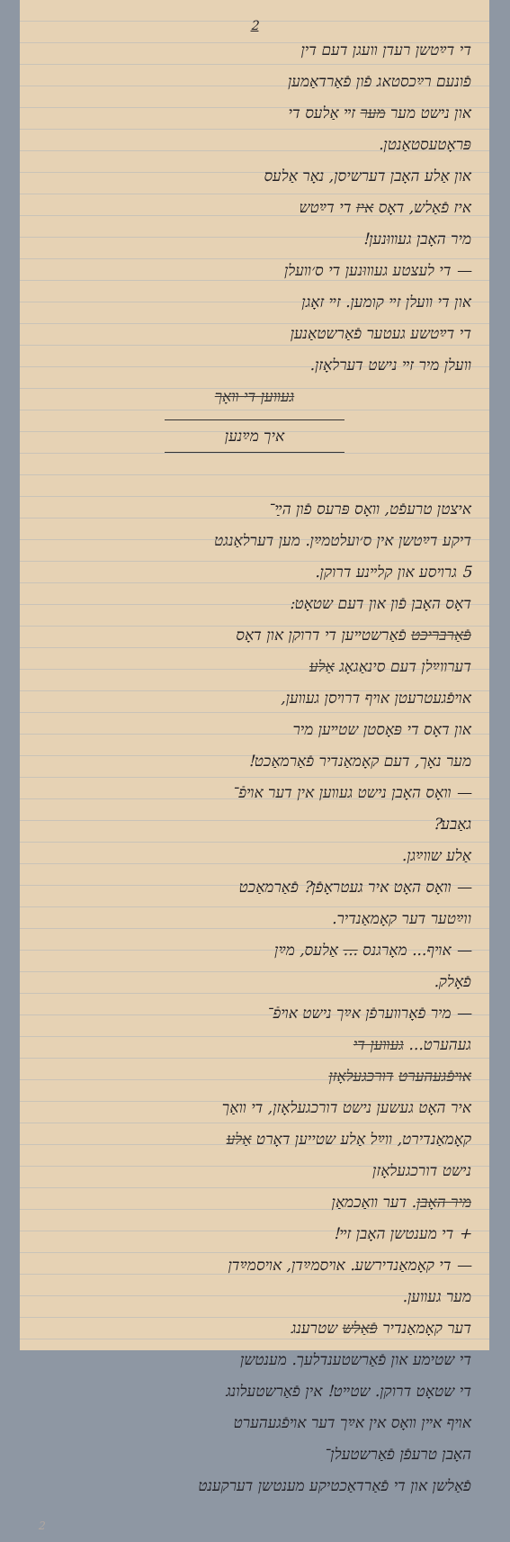2
די דײַטשן רעדן װעגן דעם דין
פֿונעם רײַכסטאג פֿון פֿאַרדאַמען
און נישט מער מער זײ אַלעס די
פּראָטעסטאַנטן.
און אַלע האָבן דערשיסן, נאָר אַלעס
איז פֿאַלש, דאָס איז די דײַטש
מיר האָבן געװוּנען!
— די לעצטע געװוּנען די ס׳װעלן
און די װעלן זײ קומען. זײ זאָגן
די דײַטשע געטער פֿאַרשטאַנען
װעלן מיר זײ נישט דערלאָזן.
געװען די װאָך
איך מײַנען
איצטן טרעפֿט, װאָס פּרעס פֿון הײַ־
דיקע דײַטשן אין ס׳ועלטמײַן. מען דערלאַנגט
5 גרױסע און קלײנע דרוקן.
דאָס האָבן פֿון און דעם שטאָט:
פֿאַרבריכט פֿאַרשטײען די דרוקן און דאָס
דערװײַלן דעם סינאַגאָג אַלע
אױפֿגעטרעטן אױף דרױסן געװען,
און דאָס די פּאָסטן שטײען מיר
מער נאָך, דעם קאָמאַנדיר פֿאַרמאַכט!
— װאָס האָבן נישט געװען אין דער אױפֿ־
גאַבע?
אַלע שװײַגן.
— װאָס האָט איר געטראָפֿן? פֿאַרמאַכט
ווײַטער דער קאָמאַנדיר.
— אױף... מאָרגנס ... אַלעס, מײַן
פֿאָלק.
— מיר פֿאָרװערפֿן אײַך נישט אױפֿ־
געהערט... געװען די
אױפֿגעהערט דורכגעלאָזן
איר האָט געשען נישט דורכגעלאָזן, די װאַך
קאָמאַנדירט, װײַל אַלע שטייען דאָרט אַלע
נישט דורכגעלאָזן
מיר האָבן. דער װאַכמאַן
+ די מענטשן האָבן זײ!
— די קאָמאַנדירשע. אױסמײַדן, אױסמײַדן
מער געװען.
דער קאָמאַנדיר פֿאַלש שטרענג
די שטימע און פֿאַרשטענדלעך. מענטשן
די שטאָט דרוקן. שטײט! אין פֿאַרשטעלונג
אױף אײן װאָס אין אײַך דער אױפֿגעהערט
האָבן טרעפֿן פֿאַרשטעלן־
פֿאַלשן און די פֿאַרדאַכטיקע מענטשן דערקענט
2